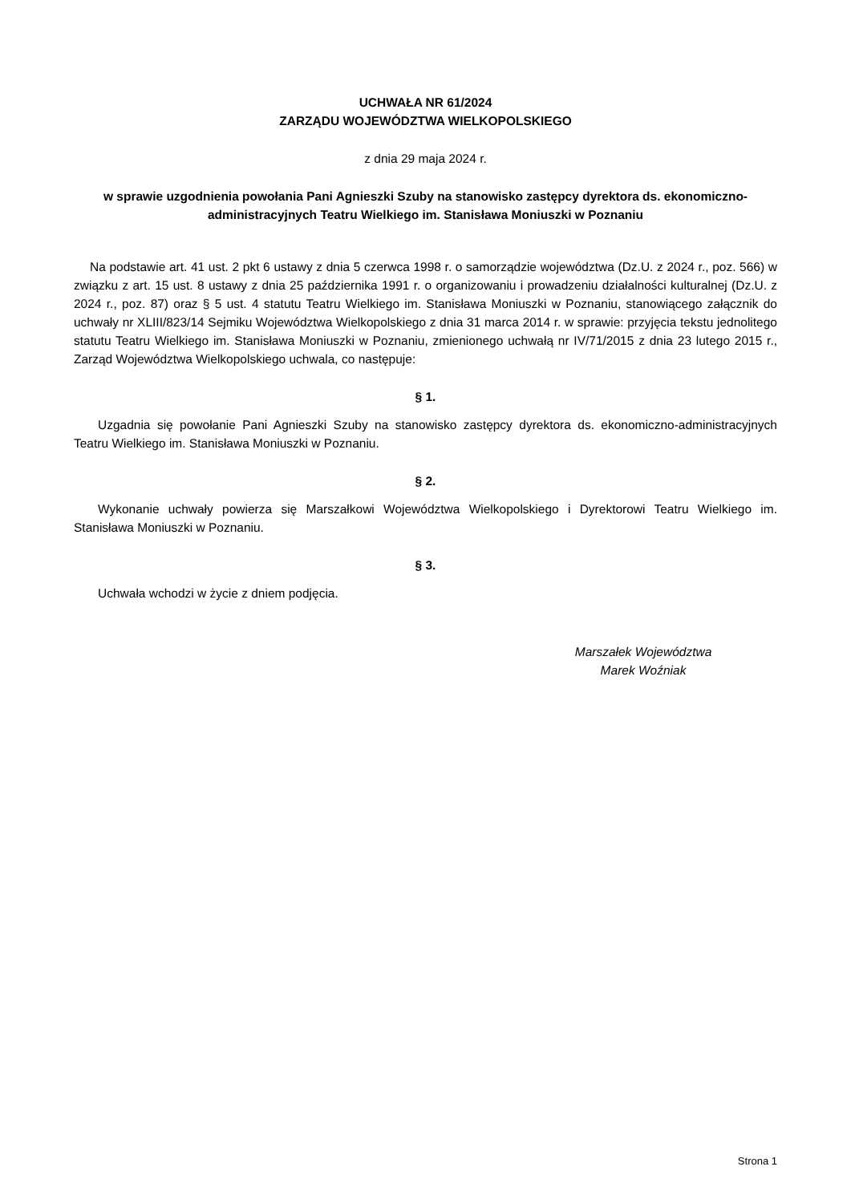UCHWAŁA NR 61/2024
ZARZĄDU WOJEWÓDZTWA WIELKOPOLSKIEGO
z dnia 29 maja 2024 r.
w sprawie uzgodnienia powołania Pani Agnieszki Szuby na stanowisko zastępcy dyrektora ds. ekonomiczno-administracyjnych Teatru Wielkiego im. Stanisława Moniuszki w Poznaniu
Na podstawie art. 41 ust. 2 pkt 6 ustawy z dnia 5 czerwca 1998 r. o samorządzie województwa (Dz.U. z 2024 r., poz. 566) w związku z art. 15 ust. 8 ustawy z dnia 25 października 1991 r. o organizowaniu i prowadzeniu działalności kulturalnej (Dz.U. z 2024 r., poz. 87) oraz § 5 ust. 4 statutu Teatru Wielkiego im. Stanisława Moniuszki w Poznaniu, stanowiącego załącznik do uchwały nr XLIII/823/14 Sejmiku Województwa Wielkopolskiego z dnia 31 marca 2014 r. w sprawie: przyjęcia tekstu jednolitego statutu Teatru Wielkiego im. Stanisława Moniuszki w Poznaniu, zmienionego uchwałą nr IV/71/2015 z dnia 23 lutego 2015 r., Zarząd Województwa Wielkopolskiego uchwala, co następuje:
§ 1.
Uzgadnia się powołanie Pani Agnieszki Szuby na stanowisko zastępcy dyrektora ds. ekonomiczno-administracyjnych Teatru Wielkiego im. Stanisława Moniuszki w Poznaniu.
§ 2.
Wykonanie uchwały powierza się Marszałkowi Województwa Wielkopolskiego i Dyrektorowi Teatru Wielkiego im. Stanisława Moniuszki w Poznaniu.
§ 3.
Uchwała wchodzi w życie z dniem podjęcia.
Marszałek Województwa
Marek Woźniak
Strona 1